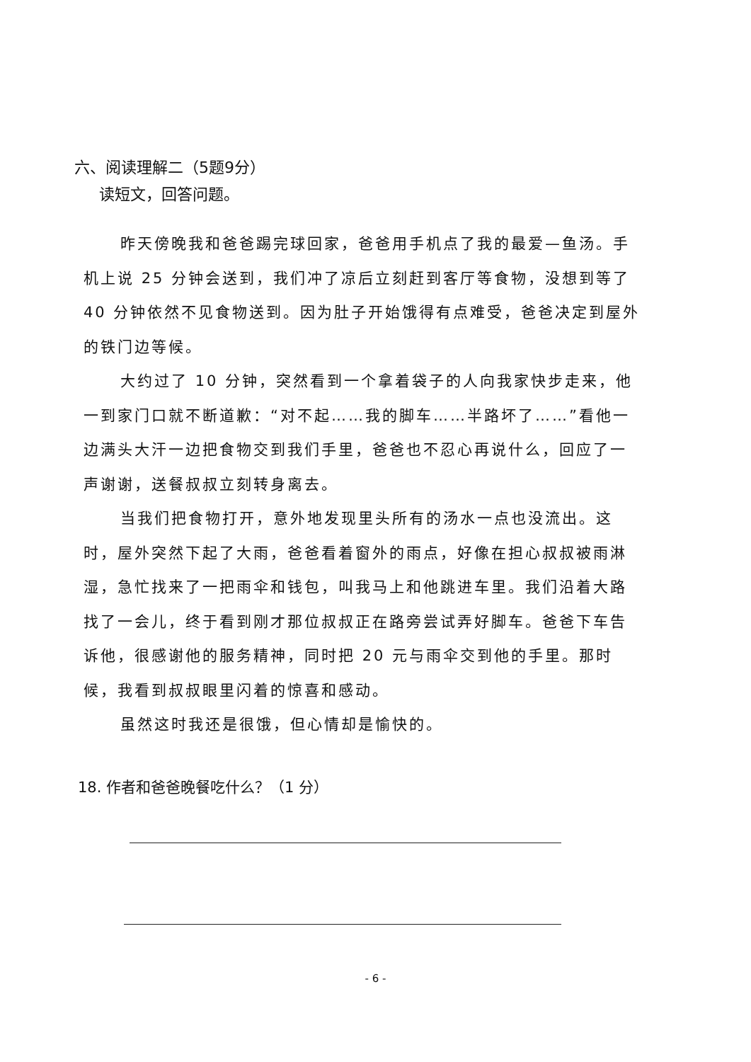六、阅读理解二（5题9分）
读短文，回答问题。
昨天傍晚我和爸爸踢完球回家，爸爸用手机点了我的最爱—鱼汤。手机上说 25 分钟会送到，我们冲了凉后立刻赶到客厅等食物，没想到等了 40 分钟依然不见食物送到。因为肚子开始饿得有点难受，爸爸决定到屋外的铁门边等候。
大约过了 10 分钟，突然看到一个拿着袋子的人向我家快步走来，他一到家门口就不断道歉：“对不起……我的脚车……半路坏了……”看他一边满头大汗一边把食物交到我们手里，爸爸也不忍心再说什么，回应了一声谢谢，送餐叔叔立刻转身离去。
当我们把食物打开，意外地发现里头所有的汤水一点也没流出。这时，屋外突然下起了大雨，爸爸看着窗外的雨点，好像在担心叔叔被雨淋湿，急忙找来了一把雨伞和钱包，叫我马上和他跳进车里。我们沿着大路找了一会儿，终于看到刚才那位叔叔正在路旁尝试弄好脚车。爸爸下车告诉他，很感谢他的服务精神，同时把 20 元与雨伞交到他的手里。那时候，我看到叔叔眼里闪着的惊喜和感动。
虽然这时我还是很饿，但心情却是愉快的。
18. 作者和爸爸晚餐吃什么？（1 分）
- 6 -